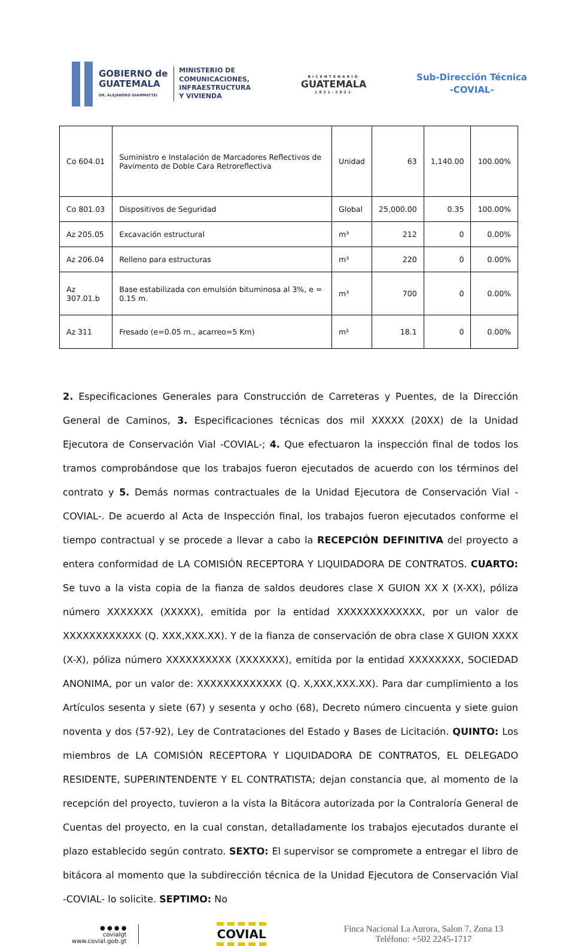GOBIERNO de
GUATEMALA
DR. ALEJANDRO GIAMMATTEI
MINISTERIO DE
COMUNICACIONES,
INFRAESTRUCTURA
Y VIVIENDA
BICENTENARIO
GUATEMALA
1821-2021
Sub-Dirección Técnica
-COVIAL-
| Co 604.01 | Suministro e Instalación de Marcadores Reflectivos de Pavimento de Doble Cara Retroreflectiva | Unidad | 63 | 1,140.00 | 100.00% |
| Co 801.03 | Dispositivos de Seguridad | Global | 25,000.00 | 0.35 | 100.00% |
| Az 205.05 | Excavación estructural | m³ | 212 | 0 | 0.00% |
| Az 206.04 | Relleno para estructuras | m³ | 220 | 0 | 0.00% |
| Az 307.01.b | Base estabilizada con emulsión bituminosa al 3%, e = 0.15 m. | m³ | 700 | 0 | 0.00% |
| Az 311 | Fresado (e=0.05 m., acarreo=5 Km) | m² | 18.1 | 0 | 0.00% |
2. Especificaciones Generales para Construcción de Carreteras y Puentes, de la Dirección General de Caminos, 3. Especificaciones técnicas dos mil XXXXX (20XX) de la Unidad Ejecutora de Conservación Vial -COVIAL-; 4. Que efectuaron la inspección final de todos los tramos comprobándose que los trabajos fueron ejecutados de acuerdo con los términos del contrato y 5. Demás normas contractuales de la Unidad Ejecutora de Conservación Vial -COVIAL-. De acuerdo al Acta de Inspección final, los trabajos fueron ejecutados conforme el tiempo contractual y se procede a llevar a cabo la RECEPCIÓN DEFINITIVA del proyecto a entera conformidad de LA COMISIÓN RECEPTORA Y LIQUIDADORA DE CONTRATOS. CUARTO: Se tuvo a la vista copia de la fianza de saldos deudores clase X GUION XX X (X-XX), póliza número XXXXXXX (XXXXX), emitida por la entidad XXXXXXXXXXXXX, por un valor de XXXXXXXXXXXX (Q. XXX,XXX.XX). Y de la fianza de conservación de obra clase X GUION XXXX (X-X), póliza número XXXXXXXXXX (XXXXXXX), emitida por la entidad XXXXXXXX, SOCIEDAD ANONIMA, por un valor de: XXXXXXXXXXXXX (Q. X,XXX,XXX.XX). Para dar cumplimiento a los Artículos sesenta y siete (67) y sesenta y ocho (68), Decreto número cincuenta y siete guion noventa y dos (57-92), Ley de Contrataciones del Estado y Bases de Licitación. QUINTO: Los miembros de LA COMISIÓN RECEPTORA Y LIQUIDADORA DE CONTRATOS, EL DELEGADO RESIDENTE, SUPERINTENDENTE Y EL CONTRATISTA; dejan constancia que, al momento de la recepción del proyecto, tuvieron a la vista la Bitácora autorizada por la Contraloría General de Cuentas del proyecto, en la cual constan, detalladamente los trabajos ejecutados durante el plazo establecido según contrato. SEXTO: El supervisor se compromete a entregar el libro de bitácora al momento que la subdirección técnica de la Unidad Ejecutora de Conservación Vial -COVIAL- lo solicite. SEPTIMO: No
● ● ● ●
covialgt
www.covial.gob.gt
COVIAL
Finca Nacional La Aurora, Salon 7, Zona 13
Teléfono: +502 2245-1717